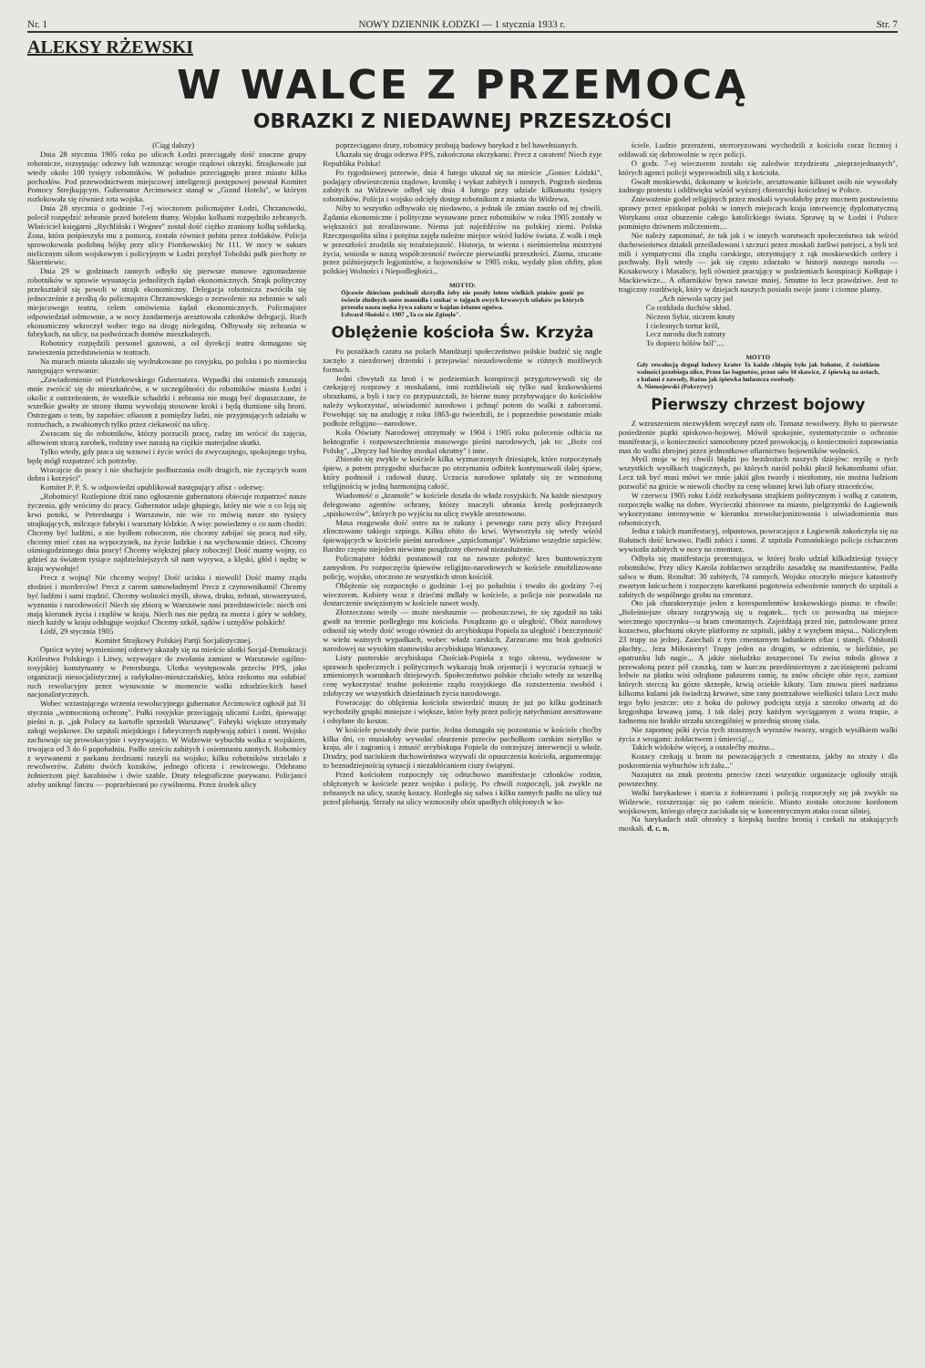Nr. 1 NOWY DZIENNIK ŁODZKI — 1 stycznia 1933 r. Str. 7
ALEKSY RŻEWSKI
W WALCE Z PRZEMOCĄ
OBRAZKI Z NIEDAWNEJ PRZESZŁOŚCI
(Ciąg dalszy)
Dnia 28 stycznia 1905 roku po ulicach Łodzi przeciągały dość znaczne grupy robotnicze, rozsypując odezwy lub wznosząc wrogie rządowi okrzyki. Strajkowało już wtedy około 100 tysięcy robotników. W południe przeciągnęło przez miasto kilka pochodów. Pod przewodnictwem miejscowej inteligencji postępowej powstał Komitet Pomocy Strejkującym. Gubernator Arcimowicz stanął w „Grand Hotelu", w którym rozlokowała się również rota wojska.
Dnia 28 stycznia o godzinie 7-ej wieczorem policmajster Łodzi, Chrzanowski, polecił rozpędzić zebranie przed hotelem tłumy. Wojsko kolbami rozpędziło zebranych. Właściciel księgarni „Rychliński i Wegner" został dość ciężko zraniony kolbą sołdacką. Żona, która pośpieszyła mu z pomocą, została również pobita przez żołdaków. Policja sprowokowała podobną bójkę przy ulicy Piotrkowskiej Nr 111. W nocy w sukurs nielicznym siłom wojskowym i policyjnym w Łodzi przybył Tobolski pułk piechoty ze Skierniewic.
Dnia 29 w godzinach rannych odbyło się pierwsze masowe zgromadzenie robotników w sprawie wysunięcia jednolitych żądań ekonomicznych. Strajk polityczny przekształcił się powoli w strajk ekonomiczny. Delegacja robotnicza zwróciła się jednocześnie z prośbą do policmajstra Chrzanowskiego o zezwolenie na zebranie w sali miejscowego teatru, celem omówienia żądań ekonomicznych. Policmajster odpowiedział odmownie, a w nocy żandarmerja aresztowała członków delegacji. Ruch ekonomiczny wkroczył wobec tego na drogę nielegalną. Odbywały się zebrania w fabrykach, na ulicy, na podwórzach domów mieszkalnych.
Robotnicy rozpędzili personel gazowni, a od dyrekcji teatru domagano się zawieszenia przedstawienia w teatrach.
Na murach miasta ukazało się wydrukowane po rosyjsku, po polsku i po niemiecku następujące wezwanie:
„Zawiadomienie od Piotrkowskiego Gubernatora. Wypadki dni ostatnich zmuszają mnie zwrócić się do mieszkańców, a w szczególności do robotników miasta Łodzi i okolic z ostrzeżeniem, że wszelkie schadzki i zebrania nie mogą być dopuszczane, że wszelkie gwałty ze strony tłumu wywołają stosowne kroki i będą tłumione siłą broni. Ostrzegam o tem, by zapobiec ofiarom z pomiędzy ludzi, nie przyjmujących udziału w rozruchach, a zwabionych tylko przez ciekawość na ulicę.
Zwracam się do robotników, którzy porzucili pracę, radzę im wrócić do zajęcia, albowiem stracą zarobek, rodziny swe narażą na ciężkie materjalne skutki.
Tylko wtedy, gdy praca się wznowi i życie wróci do zwyczajnego, spokojnego trybu, będę mógł rozpatrzeć ich potrzeby.
Wracajcie do pracy i nie słuchajcie podburzania osób drugich, nie życzących wam dobra i korzyści".
Komitet P. P. S. w odpowiedzi opublikował następujący afisz - odezwę:
„Robotnicy! Rozlepione dziś rano ogłoszenie gubernatora obiecuje rozpatrzeć nasze życzenia, gdy wrócimy do pracy. Gubernator udaje głupiego, który nie wie o co leją się krwi potoki, w Petersburgu i Warszawie, nie wie co mówią nasze sto tysięcy strajkujących, milczące fabryki i warsztaty łódzkie. A więc powiedzmy o co nam chodzi: Chcemy być ludźmi, a nie bydłem roboczem, nie chcemy zabijać się pracą nad siły, chcemy mieć czas na wypoczynek, na życie ludzkie i na wychowanie dzieci. Chcemy ośmiogodzinnego dnia pracy! Chcemy większej płacy roboczej! Dość mamy wojny, co gdzieś za światem tysiące najdzielniejszych sił nam wyrywa, a klęski, głód i nędzę w kraju wywołuje!
Precz z wojną! Nie chcemy wojny! Dość ucisku i niewoli! Dość mamy rządu złodziei i morderców! Precz z carem samowładnym! Precz z czynownikami! Chcemy być ludźmi i sami rządzić. Chcemy wolności myśli, słowa, druku, zebrań, stowarzyszeń, wyznania i narodowości! Niech się zbiorą w Warszawie nasi przedstawiciele: niech oni mają kierunek życia i rządów w kraju. Niech nas nie pędzą za morza i góry w sołdaty, niech każdy w kraju odsługuje wojsko! Chcemy szkół, sądów i urzędów polskich!
Łódź, 29 stycznia 1905
Komitet Strajkowy Polskiej Partji Socjalistycznej.
Oprócz wyżej wymienionej odezwy ukazały się na mieście ulotki Socjal-Demokracji Królestwa Polskiego i Litwy, wzywające do zwołania zamiast w Warszawie ogólno-rosyjskiej konstytuanty w Petersburgu. Ulotka występowała przeciw PPS, jako organizacji niesocjalistycznej a radykalno-mieszczańskiej, która rzekomo ma osłabiać ruch rewolucyjny przez wysuwanie w momencie walki zdradzieckich haseł nacjonalistycznych.
Wobec wzrastającego wrzenia rewolucyjnego gubernator Arcimowicz ogłosił już 31 stycznia „wzmocnioną ochronę". Pułki rosyjskie przeciągają ulicami Łodzi, śpiewając pieśni n. p. „jak Polacy za kartofle sprzedali Warszawę". Fabryki większe otrzymały załogi wojskowe. Do szpitali miejskiego i fabrycznych napływają zabici i ranni. Wojsko zachowuje się prowokacyjnie i wyzywająco. W Widzewie wybuchła walka z wojskiem, trwająca od 3 do 6 popołudniu. Padło sześciu zabitych i osiemnastu rannych. Robotnicy z wyrwanemi z parkanu żerdziami ruszyli na wojsko; kilku robotników strzelało z rewolwerów. Zabito dwóch kozaków, jednego oficera i rewirowego. Odebrano żołnierzom pięć karabinów i dwie szable. Druty telegraficzne porywano. Policjanci ażeby uniknąć linczu — poprzebierani po cywilnemu. Przez środek ulicy
poprzeciągano druty, robotnicy probują budowy barykad z bel bawełnianych.
Ukazała się druga odezwa PPS, zakończona okrzykami: Precz z caratem! Niech żyje Republika Polska!
Po tygodniowej przerwie, dnia 4 lutego ukazał się na mieście „Goniec Łódzki", podający obwieszczenia rządowe, kronikę i wykaz zabitych i rannych. Pogrzeb siedmiu zabitych na Widzewie odbył się dnia 4 lutego przy udziale kilkunastu tysięcy robotników. Policja i wojsko odcięły dostęp robotnikom z miasta do Widzewa.
Niby to wszystko odbywało się niedawno, a jednak ile zmian zaszło od tej chwili. Żądania ekonomiczne i polityczne wysuwane przez robotników w roku 1905 zostały w większości już zrealizowane. Niema już najeźdźców na polskiej ziemi. Polska Rzeczpospolita silna i potężna zajęła należne miejsce wśród ludów świata. Z walk i męk w przeszłości zrodziła się teraźniejszość. Historja, ta wierna i nieśmiertelna mistrzyni życia, wniosła w naszą współczesność twórcze pierwiastki przeszłości. Ziarna, rzucane przez późniejszych legjonistów, a bojowników w 1905 roku, wydały plon obfity, plon polskiej Wolności i Niepodległości...
MOTTO:
Ojcowie dzieciom podcinali skrzydła żeby nie poszły lotem wielkich ptaków gonić po świecie złudnych snów mamidła i szukać w tajgach owych krwawych szlaków po których przeszła nasza męka żywa zakuta w kajdan żelazne ogniwa.
Edward Słoński r. 1907 „Ta co nie Zginęła".
Oblężenie kościoła Św. Krzyża
Po porażkach caratu na polach Mandżurji społeczeństwo polskie budzić się nagle zaczęło z niezdrowej drzemki i przejawiać niezadowolenie w różnych możliwych formach.
Jedni chwytali za broń i w podziemiach konspiracji przygotowywali się do czekającej rozprawy z moskalami, inni roztkliwiali się tylko nad krakowskiemi obrazkami, a byli i tacy co przypuszczali, że bierne masy przybywające do kościołów należy wykorzystać, uświadomić narodowo i pchnąć potem do walki z zaborcami. Powołując się na analogję z roku 1863-go twierdzili, że i poprzednie powstanie miało podłoże religijno—narodowe.
Koła Oświaty Narodowej otrzymały w 1904 i 1905 roku polecenie odbicia na hektografie i rozpowszechnienia masowego pieśni narodowych, jak to: „Boże coś Polskę", „Dręczy lud biedny moskal okrutny" i inne.
Zbierało się zwykle w kościele kilka wyznaczonych dziesiątek, które rozpoczynały śpiew, a potem przygodni słuchacze po otrzymaniu odbitek kontynuowali dalej śpiew, który podnosił i radował duszę. Uczucia narodowe splatały się ze wzmożoną religijnością w jedną harmonijną całość.
Wiadomość o „kramole" w kościele doszła do władz rosyjskich. Na każde nieszpory delegowano agentów ochrany, którzy znaczyli ubrania kredą podejrzanych „spiskowców", których po wyjściu na ulicę zwykle aresztowano.
Masa reagowała dość ostro na te zakusy i pewnego razu przy ulicy Przejazd zlinczowano takiego szpiega. Kilku obito do krwi. Wytworzyła się wtedy wśród śpiewających w kościele pieśni narodowe „szpiclomanja". Widziano wszędzie szpiclów. Bardzo często niejeden niewinne posądzony oberwał niezasłużenie.
Policmajster łódzki postanowił raz na zawsze położyć kres buntowniczym zamysłom. Po rozpoczęciu śpiewów religijno-narodowych w kościele zmobilizowano policję, wojsko, otoczono ze wszystkich stron kościół.
Oblężenie się rozpoczęło o godzinie 1-ej po południu i trwało do godziny 7-ej wieczorem. Kobiety wraz z dziećmi mdlały w kościele, a policja nie pozwalała na dostarczenie uwięzionym w kościele nawet wody.
Złorzeczono wtedy — może niesłusznie — proboszczowi, że się zgodził na taki gwałt na terenie podległego mu kościoła. Posądzano go o uległość. Obóz narodowy odnosił się wtedy dość wrogo również do arcybiskupa Popiela za uległość i bezczynność w wielu ważnych wypadkach, wobec władz carskich. Zarzucano mu brak godności narodowej na wysokim stanowisku arcybiskupa Warszawy.
Listy pasterskie arcybiskupa Chościak-Popiela z tego okresu, wydawane w sprawach społecznych i politycznych wykazują brak orjentacji i wyczucia sytuacji w zmienionych warunkach dziejowych. Społeczeństwo polskie chciało wtedy za wszelką cenę wykorzystać trudne położenie rządu rosyjskiego dla rozszerzenia swobód i zdobyczy we wszystkich dziedzinach życia narodowego.
Powracając do oblężenia kościoła stwierdzić muszę że już po kilku godzinach wychodziły grupki mniejsze i większe, które były przez policję natychmiast aresztowane i odsyłane do koszar.
W kościele powstały dwie partie. Jedna domagała się pozostania w kościele choćby kilka dni, co musiałoby wywołać oburzenie przeciw pachołkom carskim nietylko w kraju, ale i zagranicą i zmusić arcybiskupa Popiela do ostrzejszej interwencji u władz. Drudzy, pod naciskiem duchowieństwa wzywali do opuszczenia kościoła, argumentując to beznadziejnością sytuacji i niezakłócaniem ciszy świątyni.
Przed kościołem rozpoczęły się odruchowo manifestacje członków rodzin, oblężonych w kościele przez wojsko i policję. Po chwili rozpoczęli, jak zwykle na zebranych na ulicy, szarżę kozacy. Rozległa się salwa i kilku rannych padło na ulicy tuż przed plebanją. Strzały na ulicy wzmocniły obóz upadłych oblężonych w ko-
ściele. Ludzie przerażeni, sterroryzowani wychodzili z kościoła coraz liczniej i oddawali się dobrowolnie w ręce policji.
O godz. 7-ej wieczorem zostało się zaledwie trzydziestu „nieprzejednanych", których agenci policji wyprowadzili siłą z kościoła.
Gwałt moskiewski, dokonany w kościele, aresztowanie kilkuset osób nie wywołały żadnego protestu i oddźwięku wśród wyższej chierarchji kościelnej w Polsce.
Znieważenie godeł religijnych przez moskali wywołałoby przy mocnem postawieniu sprawy przez episkopat polski w innych miejscach kraju interwencję dyplomatyczną Watykanu oraz oburzenie całego katolickiego świata. Sprawę tą w Łodzi i Polsce pominięto dziwnem milczeniem....
Nie należy zapominać, że tak jak i w innych warstwach społeczeństwa tak wśród duchowieństwa działali prześladowani i szczuci przez moskali żarliwi patrjoci, a byli też mili i sympatyczni dla rządu carskiego, otrzymujący z rąk moskiewskich ordery i pochwały. Byli wtedy — jak się często zdarzało w historji naszego narodu — Kosakowscy i Masalscy, byli również pracujący w podziemiach konspiracji Kołłątaje i Mackiewicze... A ofiarników bywa zawsze mniej. Smutne to lecz prawdziwe. Jest to tragiczny rozdźwięk, który w dziejach naszych posiada swoje jasne i ciemne plamy.
„Ach niewola sączy jad
Co rozkłada duchów skład.
Niczem Sybir, niczem knuty
I cielesnych tortur król,
Lecz narodu duch zatruty
To dopiero bólów ból"....
MOTTO
Gdy rewolucją drgnął ludowy krater To każde chłopię było jak bohater, Z świstkiem wolności przebiega ulice, Przez las bagnetów, przez salw bł skawice, Z śpiewką na ustach, z kulami z zawody, Raźno jak śpiewka hulaszcza swobody.
A. Niemojewski (Pokrzywy)
Pierwszy chrzest bojowy
Z wzruszeniem niezwykłem wręczył nam ob. Tomasz rewolwery. Było to pierwsze posiedzenie piątki spiskowo-bojowej. Mówił spokojnie, systematycznie o ochronie manifestacji, o konieczności samoobrony przed prowokacją, o konieczności zaprawiania mas do walki zbrojnej przez jednostkowe ofiarnictwo bojowników wolności.
Myśl moja w tej chwili błądzi po bezdrożach naszych dziejów: myślę o tych wszystkich wysiłkach tragicznych, po których naród polski płacił hekatombami ofiar. Lecz tak być musi mówi we mnie jakiś głos twardy i niezłomny, nie można ludziom pozwolić na gnicie w niewoli choćby za cenę własnej krwi lub ofiary straceńców.
W czerwcu 1905 roku Łódź rozkołysana strajkiem politycznym i walką z caratem, rozpoczęła walkę na dobre. Wycieczki zbiorowe za miasto, pielgrzymki do Łagiewnik wykorzystano intensywnie w kierunku zrewolucjonizowania i uświadomienia mas robotniczych.
Jedna z takich manifestacyj, odpustowa, powracająca z Łagiewnik zakończyła się na Bałutach dość krwawo. Padli zabici i ranni. Z szpitala Poznańskiego policja cichaczem wywiozła zabitych w nocy na cmentarz.
Odbyła się manifestacja protestująca, w której brało udział kilkadziesiąt tysięcy robotników. Przy ulicy Karola żołdactwo urządziło zasadzkę na manifestantów. Padła salwa w tłum. Rezultat: 30 zabitych, 74 rannych. Wojsko otoczyło miejsce katastrofy zwartym łańcuchem i rozpoczęto karetkami pogotowia odwożenie rannych do szpitali a zabitych do wspólnego grobu na cmentarz.
Oto jak charakteryzuje jeden z korespondentów krakowskiego pisma: te chwile: „Boleśniejsze obrazy rozgrywają się u rogatek... tych co prowadzą na miejsce wiecznego spoczynku—u bram cmentarnych. Zajeżdżają przed nie, patrolowane przez kozactwo, płachtami okryte platformy ze szpitali, jakby z wyrębem mięsa... Naliczyłem 23 trupy na jednej. Zaiechali z tym cmentarnym ładunkiem ofiar i stanęli. Odsłonili płachty... Jezu Miłosierny! Trupy jeden na drugim, w odzieniu, w bieliźnie, po opatrunku lub nagie... A jakże nieludzko zeszpeconei Tu zwisa młoda głowa z przewaloną przez pół czaszką, tam w kurczu przedśmiertnym z zaciśniętemi palcami ledwie na płatku wisi odrąbane pałaszem ramię, tu znów obcięte obie ręce, zamiast których sterczą ku górze skrzepłe, krwią ociekłe kikuty. Tam znowu pierś nadziana kilkoma kulami jak świadczą krwawe, sine rany postrzałowe wielkości talara Lecz mało tego było jeszcze: oto z boku do połowy podcięta szyja z szeroko otwartą aż do kręgosłupa krwawą jamą. I tak dalej przy każdym wyciąganym z wozu trupie, a żadnemu nie brakło strzału szczególniej w przednią stronę ciała.
Nie zapomnę póki życia tych strasznych wyrazów twarzy, srogich wysiłkiem walki życia z wrogami: żołdactwem i śmiercią!...
Takich widoków więcej, a oszalećby można...
Kozacy czekają u bram na powracających z cmentarza, jakby na straży i dla poskromienia wybuchów ich żalu..."
Nazajutrz na znak protestu przeciw rzezi wszystkie organizacje ogłosiły strajk powszechny.
Walki barykadowe i starcia z żołnierzami i policją rozpoczęły się jak zwykle na Widzewie, rozszerzając się po całem mieście. Miasto zostało otoczone kordonem wojskowym, którego obręcz zaciskała się w koncentrycznym ataku coraz silniej.
Na barykadach stali obrońcy z kiepską bardzo bronią i czekali na atakujących moskali. d. c. n.